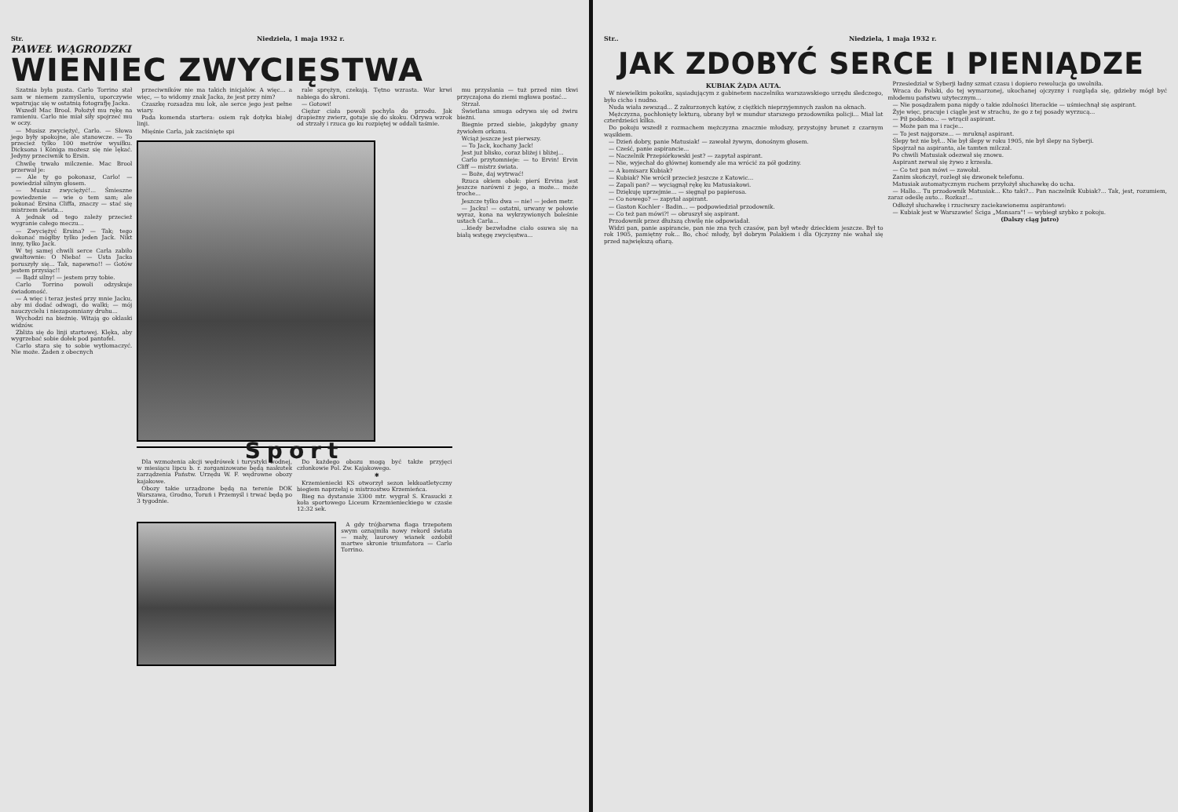Str. Niedziela, 1 maja 1932 r.
PAWEŁ WĄGRODZKI
WIENIEC ZWYCIĘSTWA
Szatnia była pusta. Carlo Torrino stał sam w niemem zamyśleniu, uporczywie wpatrując się w ostatnią fotografję Jacka.
Wszedł Mac Brool. Położył mu rękę na ramieniu. Carlo nie miał siły spojrzeć mu w oczy.
— Musisz zwyciężyć, Carlo. — Słowa jego były spokojne, ale stanowcze. — To przecież tylko 100 metrów wysiłku. Dicksona i Königa możesz się nie lękać. Jedyny przeciwnik to Ersin.
Chwilę trwało milczenie. Mac Brool przerwał je:
— Ale ty go pokonasz, Carlo! — powiedział silnym głosem.
— Musisz zwyciężyć!... Śmieszne powiedzenie — wie o tem sam; ale pokonać Ersina Cliffa, znaczy — stać się mistrzem świata...
A jednak od tego zależy przecież wygranie całego meczu...
— Zwyciężyć Ersina? — Tak; tego dokonać mógłby tylko jeden Jack. Nikt inny, tylko Jack.
W tej samej chwili serce Carla zabiło gwałtownie: O Nieba! — Usta Jacka poruszyły się... Tak, napewno!! — Gotów jestem przysiąc!!
— Bądź silny! — jestem przy tobie.
Carlo Torrino powoli odzyskuje świadomość.
— A więc i teraz jesteś przy mnie Jacku, aby mi dodać odwagi, do walki; — mój nauczycielu i niezapomniany druhu...
Wychodzi na bieżnię. Witają go oklaski widzów.
Zbliża się do linji startowej. Klęka, aby wygrzebać sobie dołek pod pantofel.
Carlo stara się to sobie wytłomaczyć. Nie może. Żaden z obecnych
przeciwników nie ma takich inicjałów. A więc... a więc, — to widomy znak Jacka, że jest przy nim?
Czaszkę rozsadza mu lok, ale serce jego jest pełne wiary.
Pada komenda startera: osiem rąk dotyka białej linji.
Mięśnie Carla, jak zaciśnięte spi
rale sprężyn, czekają. Tętno wzrasta. War krwi nabiega do skroni.
— Gotowi!
Ciężar ciała powoli pochyla do przodu. Jak drapieżny zwierz, gotuje się do skoku. Odrywa wzrok od strzały i rzuca go ku rozpiętej w oddali taśmie.
Sport
Dla wzmożenia akcji wędrówek i turystyki wodnej, w miesiącu lipcu b. r. zorganizowane będą naskutek zarządzenia Państw. Urzędu W. F. wędrowne obozy kajakowe.
Obozy takie urządzone będą na terenie DOK Warszawa, Grodno, Toruń i Przemyśl i trwać będą po 3 tygodnie.
Do każdego obozu mogą być także przyjęci członkowie Pol. Zw. Kajakowego.
✱
Krzemieniecki KS otworzył sezon lekkoatletyczny biegiem naprzełaj o mistrzostwo Krzemieńca.
Bieg na dystansie 3300 mtr. wygrał S. Krasucki z koła sportowego Liceum Krzemienieckiego w czasie 12:32 sek.
A gdy trójbarwna flaga trzepotem swym oznajmiła nowy rekord świata — mały, laurowy wianek ozdobił martwe skronie triumfatora — Carlo Torrino.
mu przysłania — tuż przed nim tkwi przyczajona do ziemi mgława postać...
Strzał.
Świetlana smuga odrywa się od żwiru bieżni.
Biegnie przed siebie, jakgdyby gnany żywiołem orkanu.
Wciąż jeszcze jest pierwszy.
— To Jack, kochany Jack!
Jest już blisko, coraz bliżej i bliżej...
Carlo przytomnieje: — to Ervin! Ervin Cliff — mistrz świata.
— Boże, daj wytrwać!
Rzuca okiem obok: pierś Ervina jest jeszcze narówni z jego, a może... może troche...
Jeszcze tylko dwa — nie! — jeden metr.
— Jacku! — ostatni, urwany w połowie wyraz, kona na wykrzywionych boleśnie ustach Carla...
...kiedy bezwładne ciało osuwa się na białą wstęgę zwycięstwa...
Str.. Niedziela, 1 maja 1932 r.
JAK ZDOBYĆ SERCE I PIENIĄDZE
KUBIAK ŻĄDA AUTA.
W niewielkim pokoiku, sąsiadującym z gabinetem naczelnika warszawskiego urzędu śledczego, było cicho i nudno.
Nuda wiała zewsząd... Z zakurzonych kątów, z ciężkich nieprzyjemnych zasłon na oknach.
Mężczyzna, pochłonięty lekturą, ubrany był w mundur starszego przodownika policji... Miał lat czterdzieści kilka.
Do pokoju wszedł z rozmachem mężczyzna znacznie młodszy, przystojny brunet z czarnym wąsikiem.
— Dzień dobry, panie Matusiak! — zawołał żywym, donośnym głosem.
— Cześć, panie aspirancie...
— Naczelnik Przepiórkowski jest? — zapytał aspirant.
— Nie, wyjechał do głównej komendy ale ma wrócić za pół godziny.
— A komisarz Kubiak?
— Kubiak? Nie wrócił przecież jeszcze z Katowic...
— Zapali pan? — wyciągnął rękę ku Matusiakowi.
— Dziękuję uprzejmie... — sięgnął po papierosa.
— Co nowego? — zapytał aspirant.
— Gaston Kochler - Badin... — podpowiedział przodownik.
— Co też pan mówi?! — obruszył się aspirant.
Przodownik przez dłuższą chwilę nie odpowiadał.
Widzi pan, panie aspirancie, pan nie zna tych czasów, pan był wtedy dzieckiem jeszcze. Był to rok 1905, pamiętny rok... Bo, choć młody, był dobrym Polakiem i dla Ojczyzny nie wahał się przed największą ofiarą.
Przesiedział w Syberji ładny szmat czasu i dopiero rewolucja go uwolniła.
Wraca do Polski, do tej wymarzonej, ukochanej ojczyzny i rozgląda się, gdzieby mógł być młodemu państwu użytecznym...
— Nie posądzałem pana nigdy o takie zdolności literackie — uśmiechnął się aspirant.
Żyje więc, pracuje i ciągle jest w strachu, że go z tej posady wyrzucą...
— Pił podobno... — wtrącił aspirant.
— Może pan ma i racje...
— To jest najgorsze... — mruknął aspirant.
Ślepy też nie był... Nie był ślepy w roku 1905, nie był ślepy na Syberji.
Spojrzał na aspiranta, ale tamten milczał.
Po chwili Matusiak odezwał się znowu.
Aspirant zerwał się żywo z krzesła.
— Co też pan mówi — zawołał.
Zanim skończył, rozległ się dzwonek telefonu.
Matusiak automatycznym ruchem przyłożył słuchawkę do ucha.
— Hallo... Tu przodownik Matusiak... Kto taki?... Pan naczelnik Kubiak?... Tak, jest, rozumiem, zaraz odeślę auto... Rozkaz!...
Odłożył słuchawkę i rzuciwszy zaciekawionemu aspirantowi:
— Kubiak jest w Warszawie! Ściga „Mansara"! — wybiegł szybko z pokoju.
(Dalszy ciąg jutro)